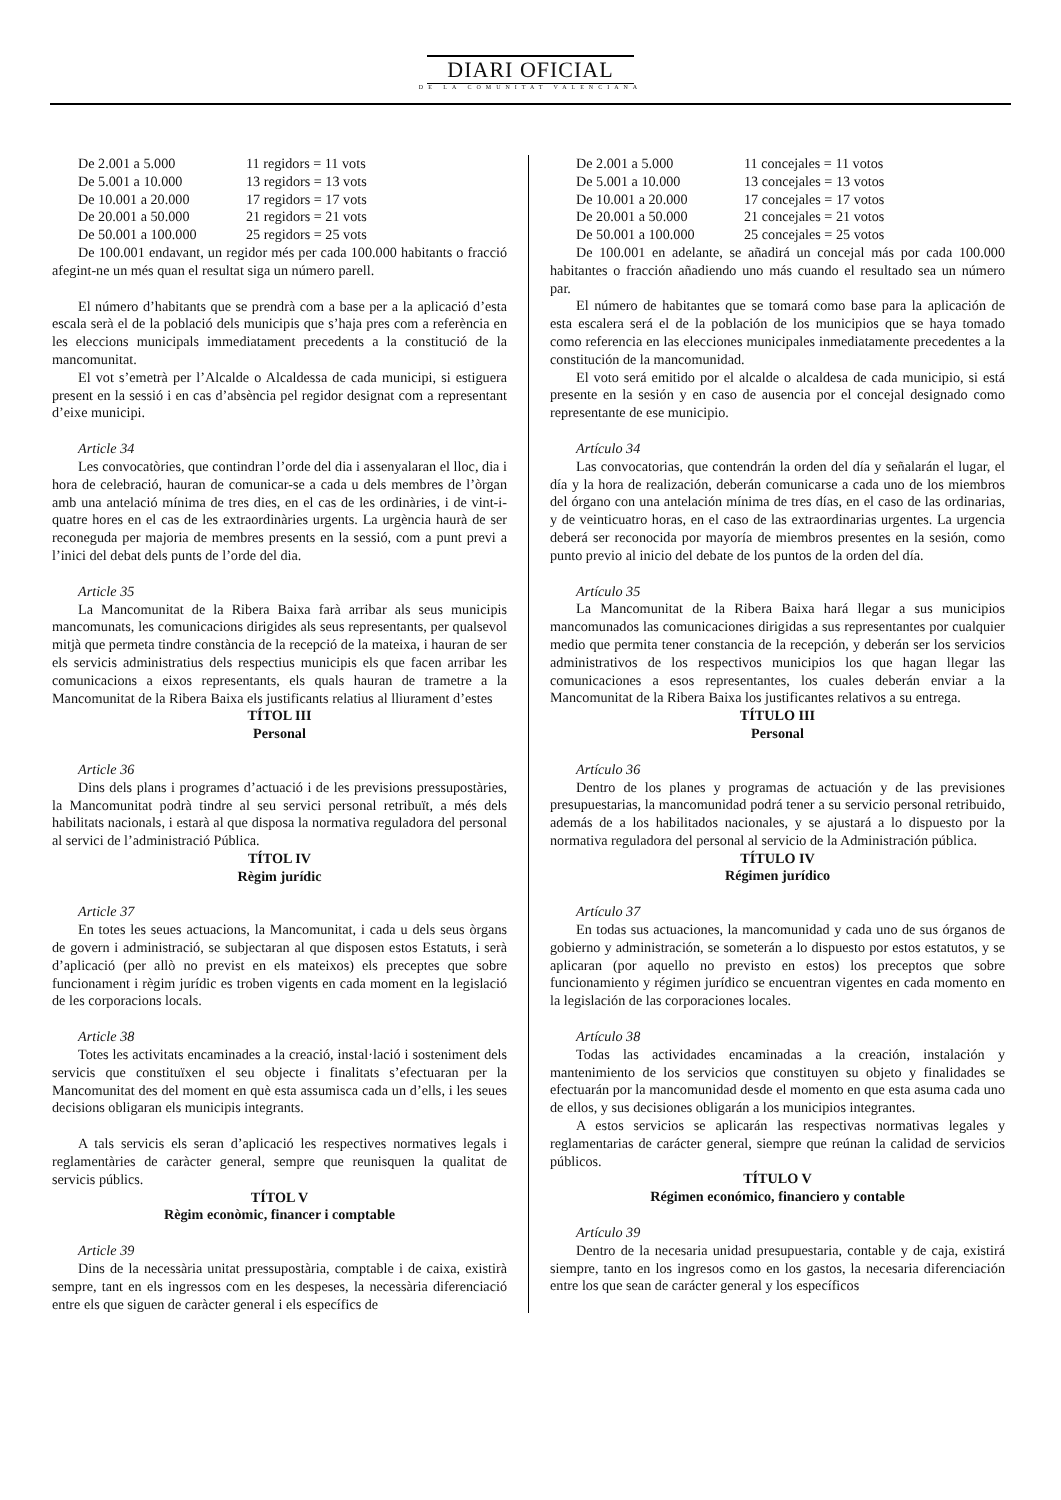DIARI OFICIAL
DE LA COMUNITAT VALENCIANA
De 2.001 a 5.000 11 regidors = 11 vots
De 5.001 a 10.000 13 regidors = 13 vots
De 10.001 a 20.000 17 regidors = 17 vots
De 20.001 a 50.000 21 regidors = 21 vots
De 50.001 a 100.000 25 regidors = 25 vots
De 100.001 endavant, un regidor més per cada 100.000 habitants o fracció afegint-ne un més quan el resultat siga un número parell.
El número d’habitants que se prendrà com a base per a la aplicació d’esta escala serà el de la població dels municipis que s’haja pres com a referència en les eleccions municipals immediatament precedents a la constitució de la mancomunitat.
El vot s’emetrà per l’Alcalde o Alcaldessa de cada municipi, si estiguera present en la sessió i en cas d’absència pel regidor designat com a representant d’eixe municipi.
Article 34
Les convocatòries, que contindran l’orde del dia i assenyalaran el lloc, dia i hora de celebració, hauran de comunicar-se a cada u dels membres de l’òrgan amb una antelació mínima de tres dies, en el cas de les ordinàries, i de vint-i-quatre hores en el cas de les extraordinàries urgents. La urgència haurà de ser reconeguda per majoria de membres presents en la sessió, com a punt previ a l’inici del debat dels punts de l’orde del dia.
Article 35
La Mancomunitat de la Ribera Baixa farà arribar als seus municipis mancomunats, les comunicacions dirigides als seus representants, per qualsevol mitjà que permeta tindre constància de la recepció de la mateixa, i hauran de ser els servicis administratius dels respectius municipis els que facen arribar les comunicacions a eixos representants, els quals hauran de trametre a la Mancomunitat de la Ribera Baixa els justificants relatius al lliurament d’estes
TÍTOL III
Personal
Article 36
Dins dels plans i programes d’actuació i de les previsions pressupostàries, la Mancomunitat podrà tindre al seu servici personal retribuït, a més dels habilitats nacionals, i estarà al que disposa la normativa reguladora del personal al servici de l’administració Pública.
TÍTOL IV
Règim jurídic
Article 37
En totes les seues actuacions, la Mancomunitat, i cada u dels seus òrgans de govern i administració, se subjectaran al que disposen estos Estatuts, i serà d’aplicació (per allò no previst en els mateixos) els preceptes que sobre funcionament i règim jurídic es troben vigents en cada moment en la legislació de les corporacions locals.
Article 38
Totes les activitats encaminades a la creació, instal·lació i sosteniment dels servicis que constituïxen el seu objecte i finalitats s’efectuaran per la Mancomunitat des del moment en què esta assumisca cada un d’ells, i les seues decisions obligaran els municipis integrants.
A tals servicis els seran d’aplicació les respectives normatives legals i reglamentàries de caràcter general, sempre que reunisquen la qualitat de servicis públics.
TÍTOL V
Règim econòmic, financer i comptable
Article 39
Dins de la necessària unitat pressupostària, comptable i de caixa, existirà sempre, tant en els ingressos com en les despeses, la necessària diferenciació entre els que siguen de caràcter general i els específics de
De 2.001 a 5.000 11 concejales = 11 votos
De 5.001 a 10.000 13 concejales = 13 votos
De 10.001 a 20.000 17 concejales = 17 votos
De 20.001 a 50.000 21 concejales = 21 votos
De 50.001 a 100.000 25 concejales = 25 votos
De 100.001 en adelante, se añadirá un concejal más por cada 100.000 habitantes o fracción añadiendo uno más cuando el resultado sea un número par.
El número de habitantes que se tomará como base para la aplicación de esta escalera será el de la población de los municipios que se haya tomado como referencia en las elecciones municipales inmediatamente precedentes a la constitución de la mancomunidad.
El voto será emitido por el alcalde o alcaldesa de cada municipio, si está presente en la sesión y en caso de ausencia por el concejal designado como representante de ese municipio.
Artículo 34
Las convocatorias, que contendrán la orden del día y señalarán el lugar, el día y la hora de realización, deberán comunicarse a cada uno de los miembros del órgano con una antelación mínima de tres días, en el caso de las ordinarias, y de veinticuatro horas, en el caso de las extraordinarias urgentes. La urgencia deberá ser reconocida por mayoría de miembros presentes en la sesión, como punto previo al inicio del debate de los puntos de la orden del día.
Artículo 35
La Mancomunitat de la Ribera Baixa hará llegar a sus municipios mancomunados las comunicaciones dirigidas a sus representantes por cualquier medio que permita tener constancia de la recepción, y deberán ser los servicios administrativos de los respectivos municipios los que hagan llegar las comunicaciones a esos representantes, los cuales deberán enviar a la Mancomunitat de la Ribera Baixa los justificantes relativos a su entrega.
TÍTULO III
Personal
Artículo 36
Dentro de los planes y programas de actuación y de las previsiones presupuestarias, la mancomunidad podrá tener a su servicio personal retribuido, además de a los habilitados nacionales, y se ajustará a lo dispuesto por la normativa reguladora del personal al servicio de la Administración pública.
TÍTULO IV
Régimen jurídico
Artículo 37
En todas sus actuaciones, la mancomunidad y cada uno de sus órganos de gobierno y administración, se someterán a lo dispuesto por estos estatutos, y se aplicaran (por aquello no previsto en estos) los preceptos que sobre funcionamiento y régimen jurídico se encuentran vigentes en cada momento en la legislación de las corporaciones locales.
Artículo 38
Todas las actividades encaminadas a la creación, instalación y mantenimiento de los servicios que constituyen su objeto y finalidades se efectuarán por la mancomunidad desde el momento en que esta asuma cada uno de ellos, y sus decisiones obligarán a los municipios integrantes.
A estos servicios se aplicarán las respectivas normativas legales y reglamentarias de carácter general, siempre que reúnan la calidad de servicios públicos.
TÍTULO V
Régimen económico, financiero y contable
Artículo 39
Dentro de la necesaria unidad presupuestaria, contable y de caja, existirá siempre, tanto en los ingresos como en los gastos, la necesaria diferenciación entre los que sean de carácter general y los específicos